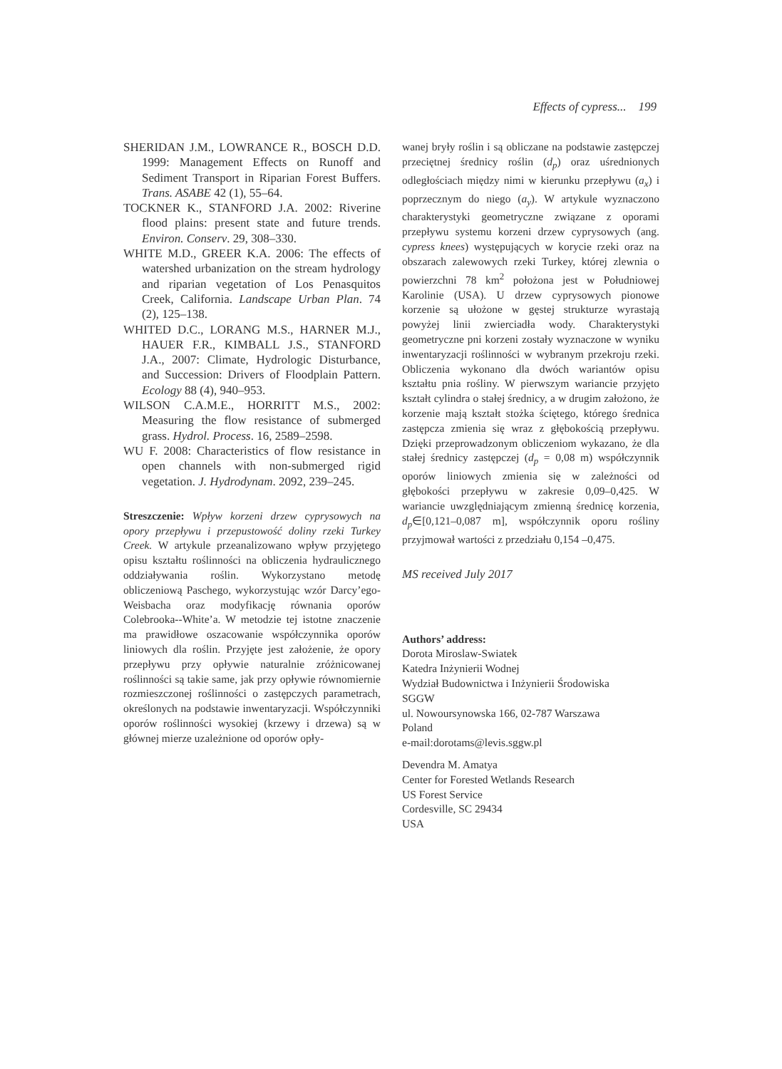Effects of cypress... 199
SHERIDAN J.M., LOWRANCE R., BOSCH D.D. 1999: Management Effects on Runoff and Sediment Transport in Riparian Forest Buffers. Trans. ASABE 42 (1), 55–64.
TOCKNER K., STANFORD J.A. 2002: Riverine flood plains: present state and future trends. Environ. Conserv. 29, 308–330.
WHITE M.D., GREER K.A. 2006: The effects of watershed urbanization on the stream hydrology and riparian vegetation of Los Penasquitos Creek, California. Landscape Urban Plan. 74 (2), 125–138.
WHITED D.C., LORANG M.S., HARNER M.J., HAUER F.R., KIMBALL J.S., STANFORD J.A., 2007: Climate, Hydrologic Disturbance, and Succession: Drivers of Floodplain Pattern. Ecology 88 (4), 940–953.
WILSON C.A.M.E., HORRITT M.S., 2002: Measuring the flow resistance of submerged grass. Hydrol. Process. 16, 2589–2598.
WU F. 2008: Characteristics of flow resistance in open channels with non-submerged rigid vegetation. J. Hydrodynam. 2092, 239–245.
Streszczenie: Wpływ korzeni drzew cyprysowych na opory przepływu i przepustowość doliny rzeki Turkey Creek. W artykule przeanalizowano wpływ przyjętego opisu kształtu roślinności na obliczenia hydraulicznego oddziaływania roślin. Wykorzystano metodę obliczeniową Paschego, wykorzystując wzór Darcy’ego-Weisbacha oraz modyfikację równania oporów Colebrooka--White’a. W metodzie tej istotne znaczenie ma prawidłowe oszacowanie współczynnika oporów liniowych dla roślin. Przyjęte jest założenie, że opory przepływu przy opływie naturalnie zróżnicowanej roślinności są takie same, jak przy opływie równomiernie rozmieszczonej roślinności o zastępczych parametrach, określonych na podstawie inwentaryzacji. Współczynniki oporów roślinności wysokiej (krzewy i drzewa) są w głównej mierze uzależnione od oporów opły-
wanej bryły roślin i są obliczane na podstawie zastępczej przeciętnej średnicy roślin (d<sub>p</sub>) oraz uśrednionych odległościach między nimi w kierunku przepływu (a<sub>x</sub>) i poprzecznym do niego (a<sub>y</sub>). W artykule wyznaczono charakterystyki geometryczne związane z oporami przepływu systemu korzeni drzew cyprysowych (ang. cypress knees) występujących w korycie rzeki oraz na obszarach zalewowych rzeki Turkey, której zlewnia o powierzchni 78 km<sup>2</sup> położona jest w Południowej Karolinie (USA). U drzew cyprysowych pionowe korzenie są ułożone w gęstej strukturze wyrastają powyżej linii zwierciadła wody. Charakterystyki geometryczne pni korzeni zostały wyznaczone w wyniku inwentaryzacji roślinności w wybranym przekroju rzeki. Obliczenia wykonano dla dwóch wariantów opisu kształtu pnia rośliny. W pierwszym wariancie przyjęto kształt cylindra o stałej średnicy, a w drugim założono, że korzenie mają kształt stożka ściętego, którego średnica zastępcza zmienia się wraz z głębokością przepływu. Dzięki przeprowadzonym obliczeniom wykazano, że dla stałej średnicy zastępczej (d<sub>p</sub> = 0,08 m) współczynnik oporów liniowych zmienia się w zależności od głębokości przepływu w zakresie 0,09–0,425. W wariancie uwzględniającym zmienną średnicę korzenia, d<sub>p</sub>∈[0,121–0,087 m], współczynnik oporu rośliny przyjmował wartości z przedziału 0,154 –0,475.
MS received July 2017
Authors’ address:
Dorota Miroslaw-Swiatek
Katedra Inżynierii Wodnej
Wydział Budownictwa i Inżynierii Środowiska
SGGW
ul. Nowoursynowska 166, 02-787 Warszawa
Poland
e-mail:dorotams@levis.sggw.pl
Devendra M. Amatya
Center for Forested Wetlands Research
US Forest Service
Cordesville, SC 29434
USA